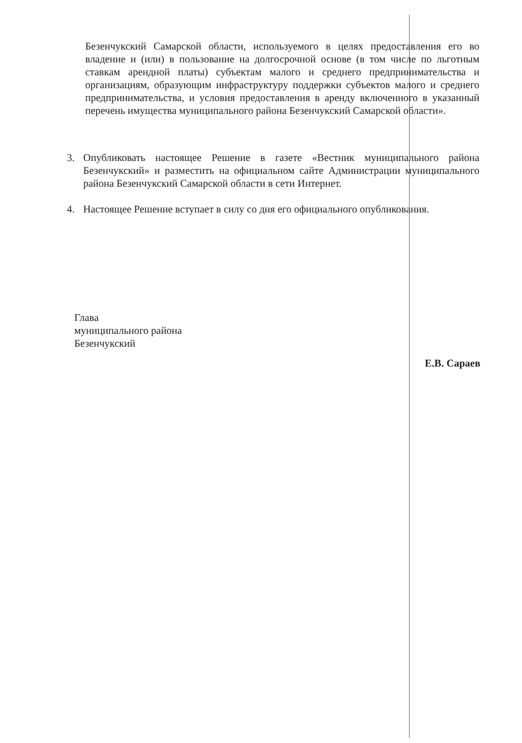Безенчукский Самарской области, используемого в целях предоставления его во владение и (или) в пользование на долгосрочной основе (в том числе по льготным ставкам арендной платы) субъектам малого и среднего предпринимательства и организациям, образующим инфраструктуру поддержки субъектов малого и среднего предпринимательства, и условия предоставления в аренду включенного в указанный перечень имущества муниципального района Безенчукский Самарской области».
3. Опубликовать настоящее Решение в газете «Вестник муниципального района Безенчукский» и разместить на официальном сайте Администрации муниципального района Безенчукский Самарской области в сети Интернет.
4. Настоящее Решение вступает в силу со дня его официального опубликования.
Глава
муниципального района
Безенчукский
Е.В. Сараев